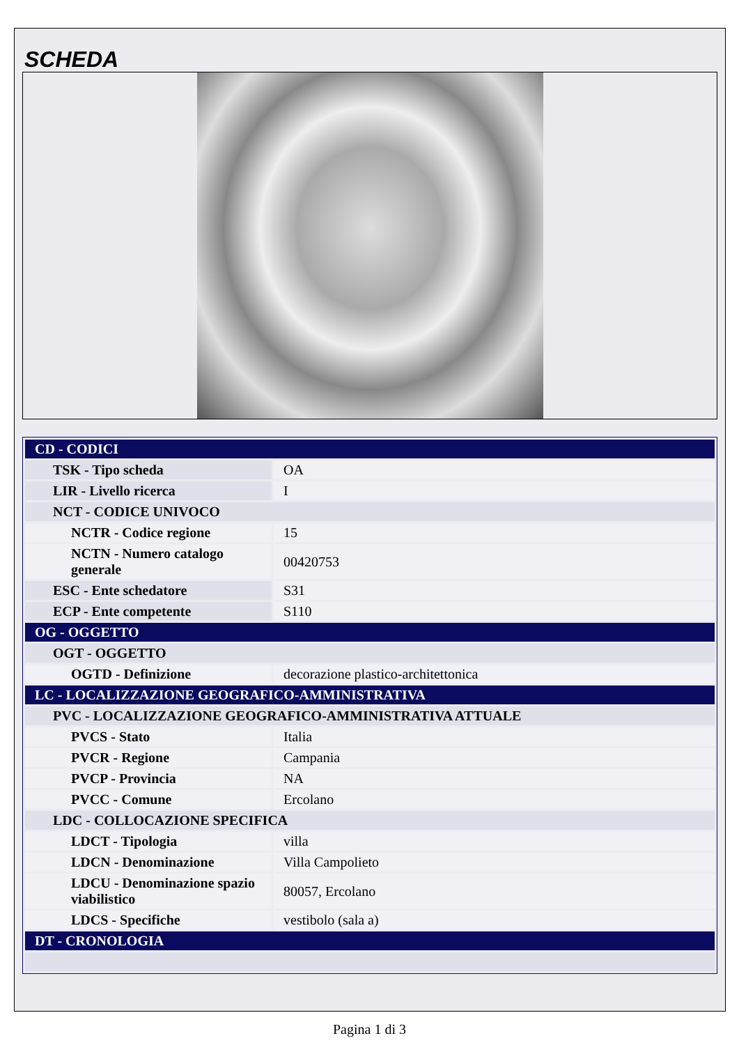SCHEDA
| CD - CODICI | |
| TSK - Tipo scheda | OA |
| LIR - Livello ricerca | I |
| NCT - CODICE UNIVOCO | |
| NCTR - Codice regione | 15 |
| NCTN - Numero catalogo generale | 00420753 |
| ESC - Ente schedatore | S31 |
| ECP - Ente competente | S110 |
| OG - OGGETTO | |
| OGT - OGGETTO | |
| OGTD - Definizione | decorazione plastico-architettonica |
| LC - LOCALIZZAZIONE GEOGRAFICO-AMMINISTRATIVA | |
| PVC - LOCALIZZAZIONE GEOGRAFICO-AMMINISTRATIVA ATTUALE | |
| PVCS - Stato | Italia |
| PVCR - Regione | Campania |
| PVCP - Provincia | NA |
| PVCC - Comune | Ercolano |
| LDC - COLLOCAZIONE SPECIFICA | |
| LDCT - Tipologia | villa |
| LDCN - Denominazione | Villa Campolieto |
| LDCU - Denominazione spazio viabilistico | 80057, Ercolano |
| LDCS - Specifiche | vestibolo (sala a) |
| DT - CRONOLOGIA | |
Pagina 1 di 3